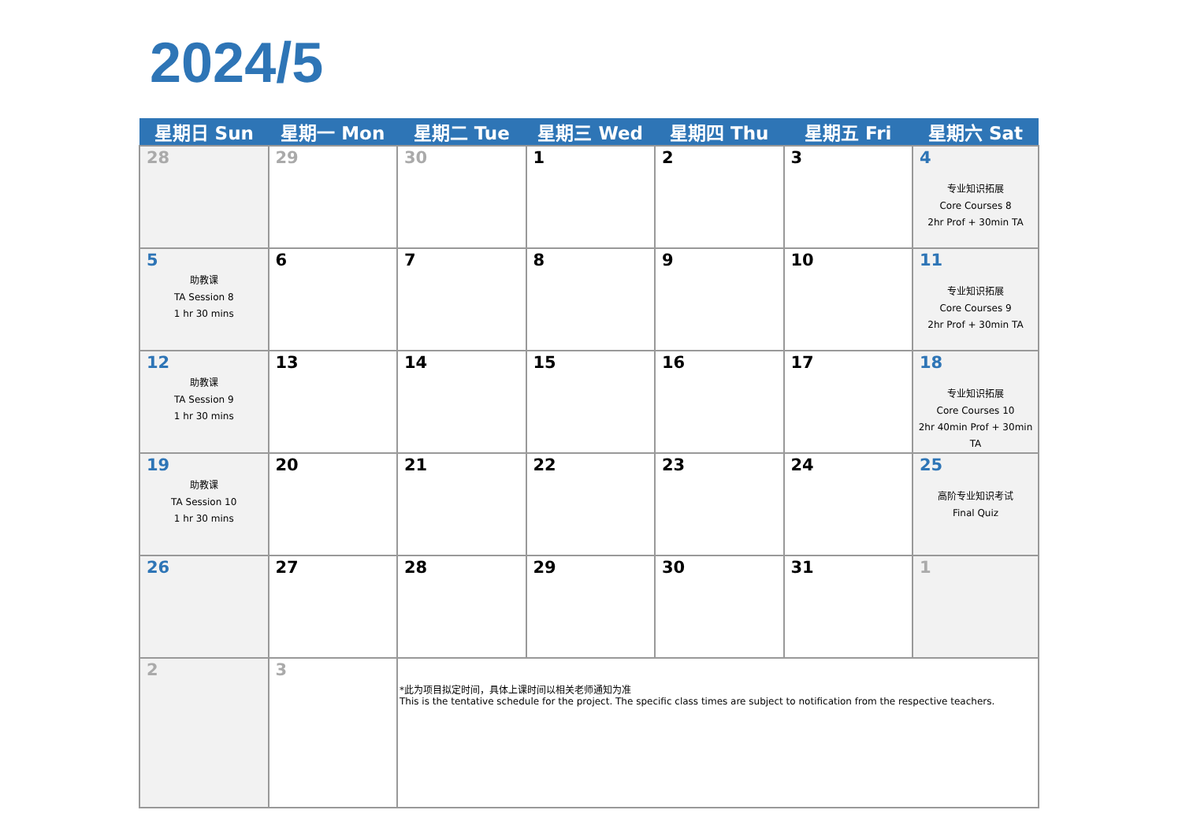2024/5
| 星期日 Sun | 星期一 Mon | 星期二 Tue | 星期三 Wed | 星期四 Thu | 星期五 Fri | 星期六 Sat |
| --- | --- | --- | --- | --- | --- | --- |
| 28 | 29 | 30 | 1 | 2 | 3 | 4 专业知识拓展 Core Courses 8 2hr Prof + 30min TA |
| 5 助教课 TA Session 8 1 hr 30 mins | 6 | 7 | 8 | 9 | 10 | 11 专业知识拓展 Core Courses 9 2hr Prof + 30min TA |
| 12 助教课 TA Session 9 1 hr 30 mins | 13 | 14 | 15 | 16 | 17 | 18 专业知识拓展 Core Courses 10 2hr 40min Prof + 30min TA |
| 19 助教课 TA Session 10 1 hr 30 mins | 20 | 21 | 22 | 23 | 24 | 25 高阶专业知识考试 Final Quiz |
| 26 | 27 | 28 | 29 | 30 | 31 | 1 |
| 2 | 3 | *此为项目拟定时间，具体上课时间以相关老师通知为准 This is the tentative schedule for the project. The specific class times are subject to notification from the respective teachers. | | | | |